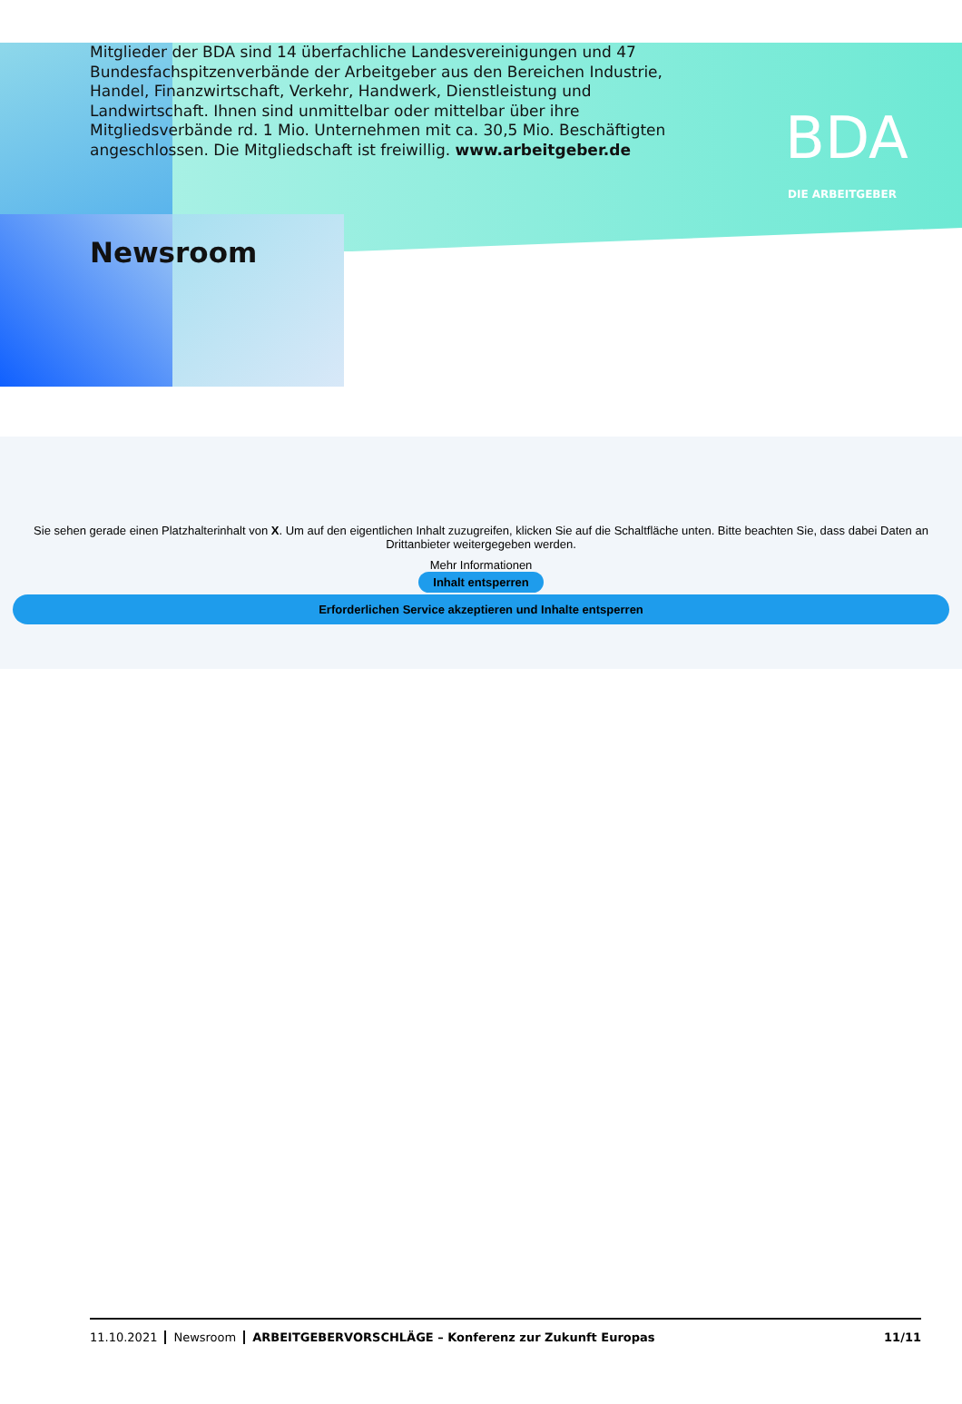Mitglieder der BDA sind 14 überfachliche Landesvereinigungen und 47 Bundes­fachspitzenverbände der Arbeitgeber aus den Bereichen Industrie, Handel, Finanzwirtschaft, Verkehr, Handwerk, Dienstleistung und Landwirtschaft. Ihnen sind unmittelbar oder mittelbar über ihre Mitgliedsverbände rd. 1 Mio. Unter­nehmen mit ca. 30,5 Mio. Beschäftigten angeschlossen. Die Mitgliedschaft ist freiwillig. www.arbeitgeber.de
BDA
DIE ARBEITGEBER
Newsroom
Sie sehen gerade einen Platzhalterinhalt von X. Um auf den eigentlichen Inhalt zuzugreifen, klicken Sie auf die Schaltfläche unten. Bitte beachten Sie, dass dabei Daten an Drittanbieter weitergegeben werden.
Mehr Informationen
Inhalt entsperren
Erforderlichen Service akzeptieren und Inhalte entsperren
11.10.2021 Newsroom ARBEITGEBERVORSCHLÄGE – Konferenz zur Zukunft Europas 11/11